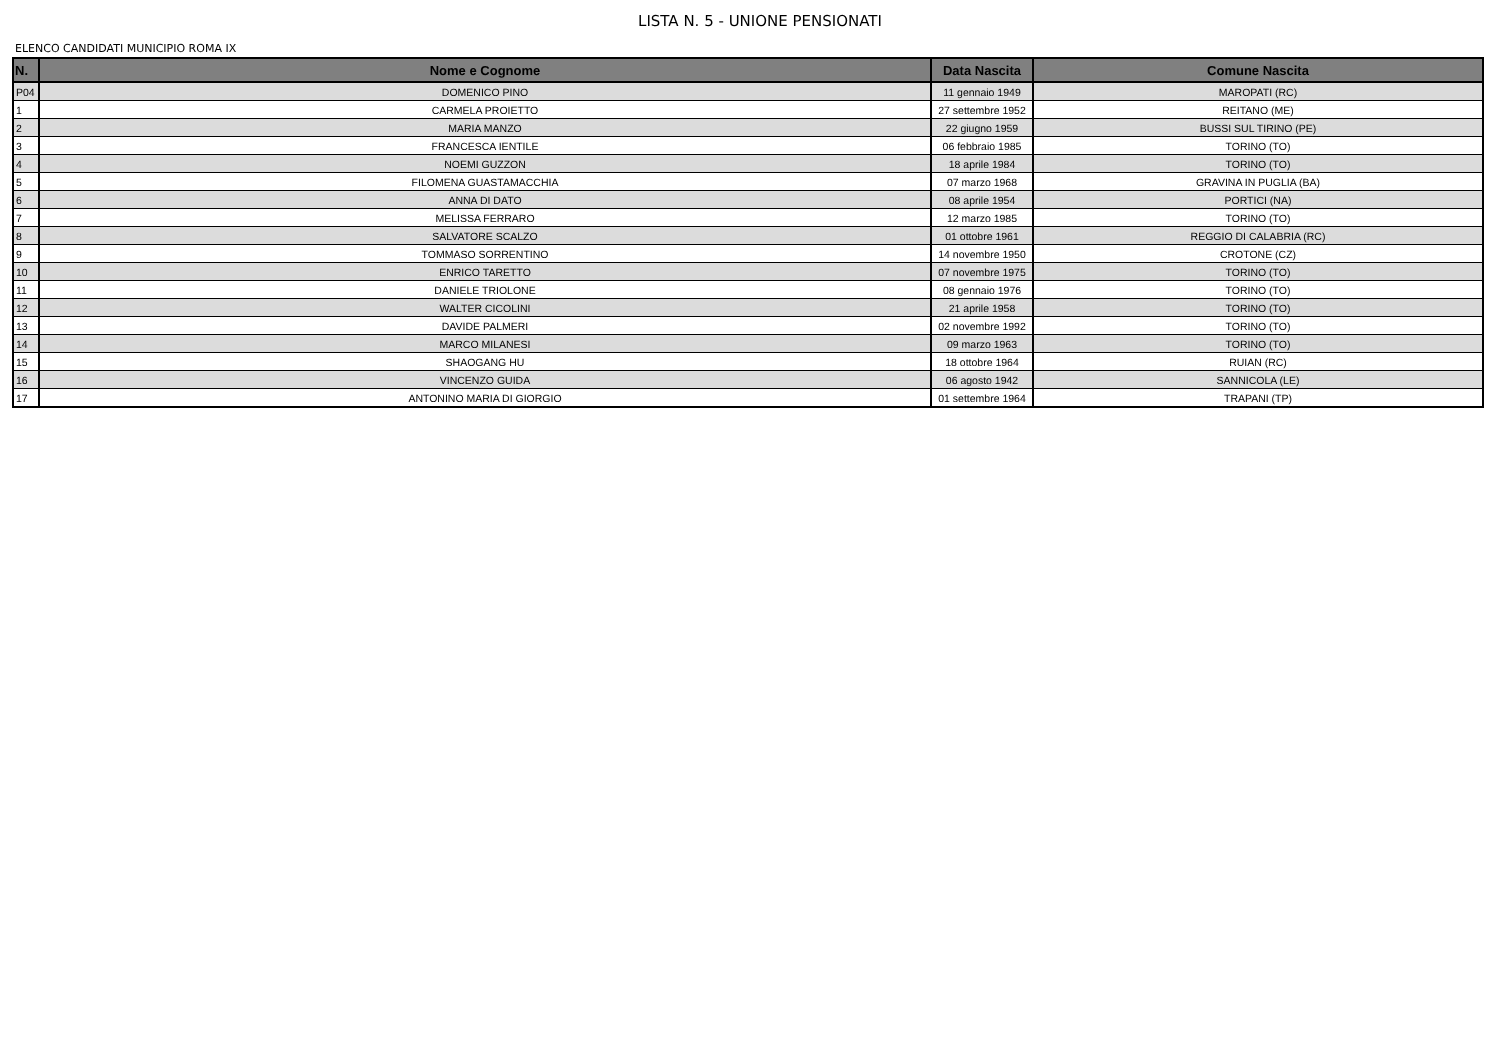LISTA N. 5 - UNIONE PENSIONATI
ELENCO CANDIDATI MUNICIPIO ROMA IX
| N. | Nome e Cognome | Data Nascita | Comune Nascita |
| --- | --- | --- | --- |
| P04 | DOMENICO PINO | 11 gennaio 1949 | MAROPATI (RC) |
| 1 | CARMELA PROIETTO | 27 settembre 1952 | REITANO (ME) |
| 2 | MARIA MANZO | 22 giugno 1959 | BUSSI SUL TIRINO (PE) |
| 3 | FRANCESCA IENTILE | 06 febbraio 1985 | TORINO (TO) |
| 4 | NOEMI GUZZON | 18 aprile 1984 | TORINO (TO) |
| 5 | FILOMENA GUASTAMACCHIA | 07 marzo 1968 | GRAVINA IN PUGLIA (BA) |
| 6 | ANNA DI DATO | 08 aprile 1954 | PORTICI (NA) |
| 7 | MELISSA FERRARO | 12 marzo 1985 | TORINO (TO) |
| 8 | SALVATORE SCALZO | 01 ottobre 1961 | REGGIO DI CALABRIA (RC) |
| 9 | TOMMASO SORRENTINO | 14 novembre 1950 | CROTONE (CZ) |
| 10 | ENRICO TARETTO | 07 novembre 1975 | TORINO (TO) |
| 11 | DANIELE TRIOLONE | 08 gennaio 1976 | TORINO (TO) |
| 12 | WALTER CICOLINI | 21 aprile 1958 | TORINO (TO) |
| 13 | DAVIDE PALMERI | 02 novembre 1992 | TORINO (TO) |
| 14 | MARCO MILANESI | 09 marzo 1963 | TORINO (TO) |
| 15 | SHAOGANG HU | 18 ottobre 1964 | RUIAN (RC) |
| 16 | VINCENZO GUIDA | 06 agosto 1942 | SANNICOLA (LE) |
| 17 | ANTONINO MARIA DI GIORGIO | 01 settembre 1964 | TRAPANI (TP) |